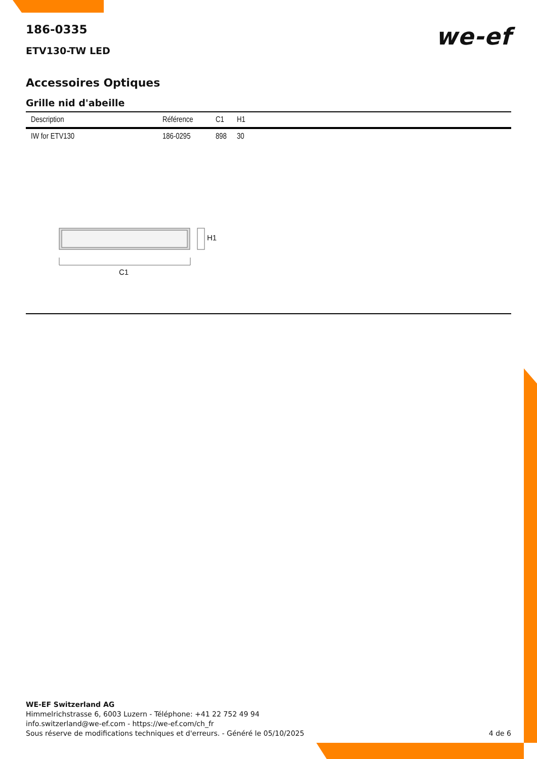we-ef
186-0335
ETV130-TW LED
Accessoires Optiques
Grille nid d'abeille
| Description | Référence | C1 | H1 |
| --- | --- | --- | --- |
| IW for ETV130 | 186-0295 | 898 | 30 |
H1
C1
WE-EF Switzerland AG
Himmelrichstrasse 6, 6003 Luzern - Téléphone: +41 22 752 49 94
info.switzerland@we-ef.com - https://we-ef.com/ch_fr
Sous réserve de modifications techniques et d'erreurs. - Généré le 05/10/2025 4 de 6